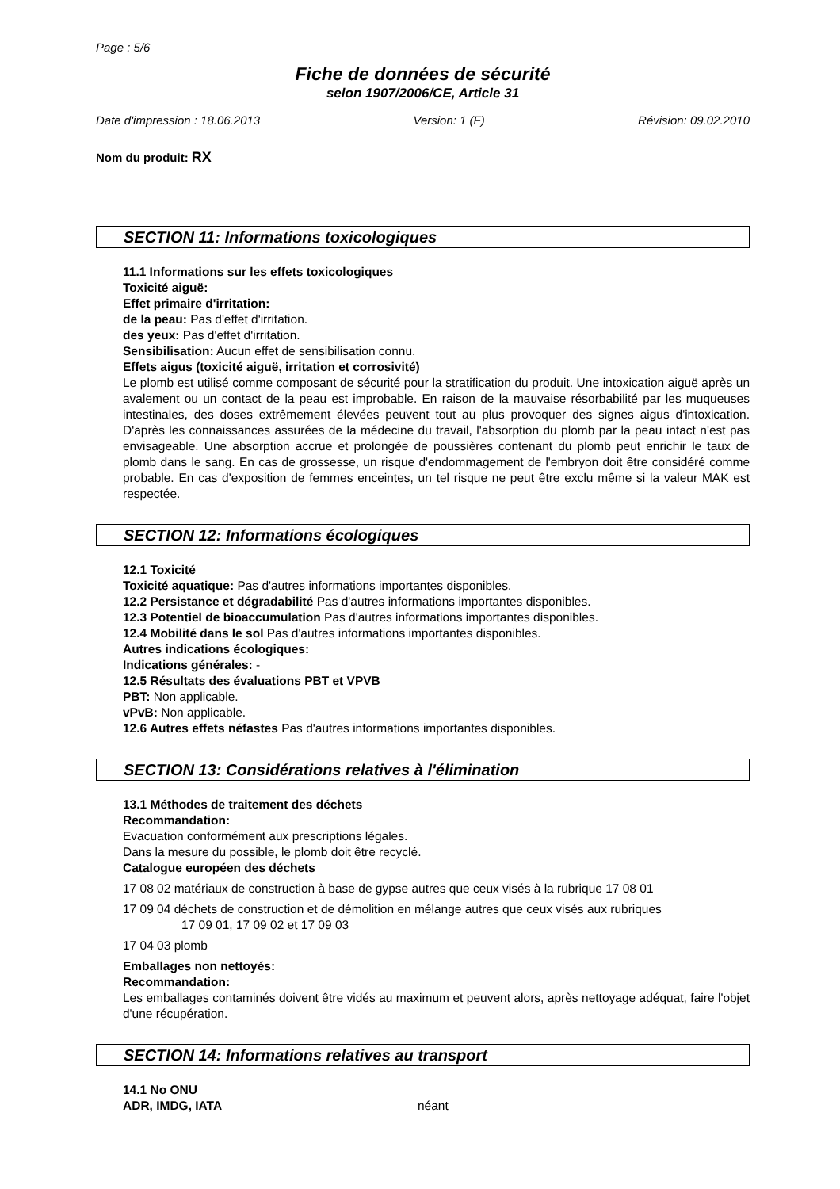Page : 5/6
Fiche de données de sécurité
selon 1907/2006/CE, Article 31
Date d'impression : 18.06.2013 Version: 1 (F) Révision: 09.02.2010
Nom du produit: RX
SECTION 11: Informations toxicologiques
11.1 Informations sur les effets toxicologiques
Toxicité aiguë:
Effet primaire d'irritation:
de la peau: Pas d'effet d'irritation.
des yeux: Pas d'effet d'irritation.
Sensibilisation: Aucun effet de sensibilisation connu.
Effets aigus (toxicité aiguë, irritation et corrosivité)
Le plomb est utilisé comme composant de sécurité pour la stratification du produit. Une intoxication aiguë après un avalement ou un contact de la peau est improbable. En raison de la mauvaise résorbabilité par les muqueuses intestinales, des doses extrêmement élevées peuvent tout au plus provoquer des signes aigus d'intoxication. D'après les connaissances assurées de la médecine du travail, l'absorption du plomb par la peau intact n'est pas envisageable. Une absorption accrue et prolongée de poussières contenant du plomb peut enrichir le taux de plomb dans le sang. En cas de grossesse, un risque d'endommagement de l'embryon doit être considéré comme probable. En cas d'exposition de femmes enceintes, un tel risque ne peut être exclu même si la valeur MAK est respectée.
SECTION 12: Informations écologiques
12.1 Toxicité
Toxicité aquatique: Pas d'autres informations importantes disponibles.
12.2 Persistance et dégradabilité Pas d'autres informations importantes disponibles.
12.3 Potentiel de bioaccumulation Pas d'autres informations importantes disponibles.
12.4 Mobilité dans le sol Pas d'autres informations importantes disponibles.
Autres indications écologiques:
Indications générales: -
12.5 Résultats des évaluations PBT et VPVB
PBT: Non applicable.
vPvB: Non applicable.
12.6 Autres effets néfastes Pas d'autres informations importantes disponibles.
SECTION 13: Considérations relatives à l'élimination
13.1 Méthodes de traitement des déchets
Recommandation:
Evacuation conformément aux prescriptions légales.
Dans la mesure du possible, le plomb doit être recyclé.
Catalogue européen des déchets
17 08 02 matériaux de construction à base de gypse autres que ceux visés à la rubrique 17 08 01
17 09 04 déchets de construction et de démolition en mélange autres que ceux visés aux rubriques
17 09 01, 17 09 02 et 17 09 03
17 04 03 plomb
Emballages non nettoyés:
Recommandation:
Les emballages contaminés doivent être vidés au maximum et peuvent alors, après nettoyage adéquat, faire l'objet d'une récupération.
SECTION 14: Informations relatives au transport
14.1 No ONU
ADR, IMDG, IATA néant